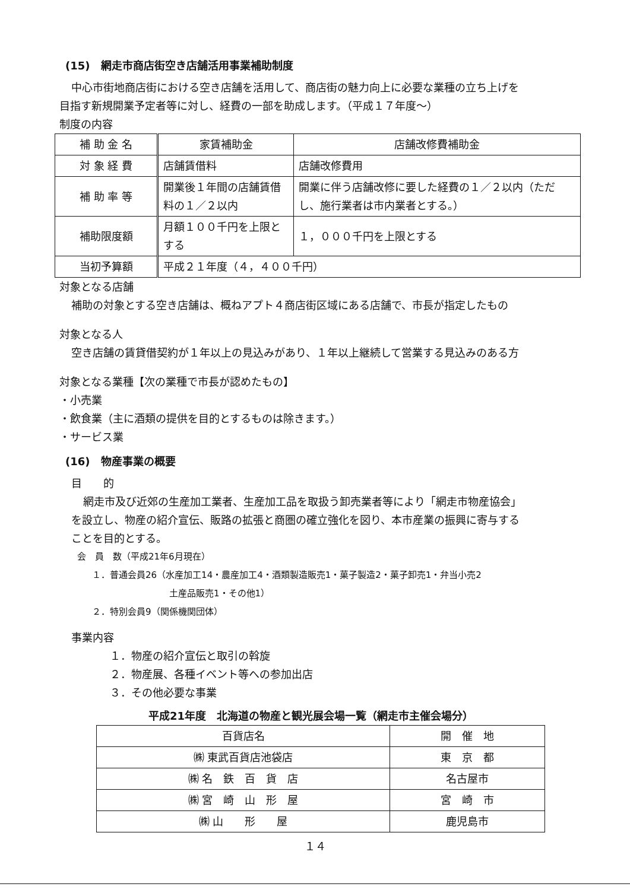(15)　網走市商店街空き店舗活用事業補助制度
中心市街地商店街における空き店舗を活用して、商店街の魅力向上に必要な業種の立ち上げを
目指す新規開業予定者等に対し、経費の一部を助成します。（平成１７年度～）
制度の内容
| 補 助 金 名 | 家賃補助金 | 店舗改修費補助金 |
| 対 象 経 費 | 店舗賃借料 | 店舗改修費用 |
| 補 助 率 等 | 開業後１年間の店舗賃借料の１／２以内 | 開業に伴う店舗改修に要した経費の１／２以内（ただし、施行業者は市内業者とする。） |
| 補助限度額 | 月額１００千円を上限とする | １，０００千円を上限とする |
| 当初予算額 | 平成２１年度（４，４００千円） | |
対象となる店舗
補助の対象とする空き店舗は、概ねアプト４商店街区域にある店舗で、市長が指定したもの
対象となる人
空き店舗の賃貸借契約が１年以上の見込みがあり、１年以上継続して営業する見込みのある方
対象となる業種【次の業種で市長が認めたもの】
・小売業
・飲食業（主に酒類の提供を目的とするものは除きます。）
・サービス業
(16)　物産事業の概要
目　　的
網走市及び近郊の生産加工業者、生産加工品を取扱う卸売業者等により「網走市物産協会」
を設立し、物産の紹介宣伝、販路の拡張と商圏の確立強化を図り、本市産業の振興に寄与する
ことを目的とする。
会　員　数（平成21年6月現在）
１．普通会員26（水産加工14・農産加工4・酒類製造販売1・菓子製造2・菓子卸売1・弁当小売2
土産品販売1・その他1）
２．特別会員9（関係機関団体）
事業内容
１．物産の紹介宣伝と取引の斡旋
２．物産展、各種イベント等への参加出店
３．その他必要な事業
平成21年度　北海道の物産と観光展会場一覧（網走市主催会場分）
| 百貨店名 | 開 催 地 |
| --- | --- |
| ㈱ 東武百貨店池袋店 | 東 京 都 |
| ㈱ 名 鉄 百 貨 店 | 名古屋市 |
| ㈱ 宮 崎 山 形 屋 | 宮 崎 市 |
| ㈱ 山 形 屋 | 鹿児島市 |
１４